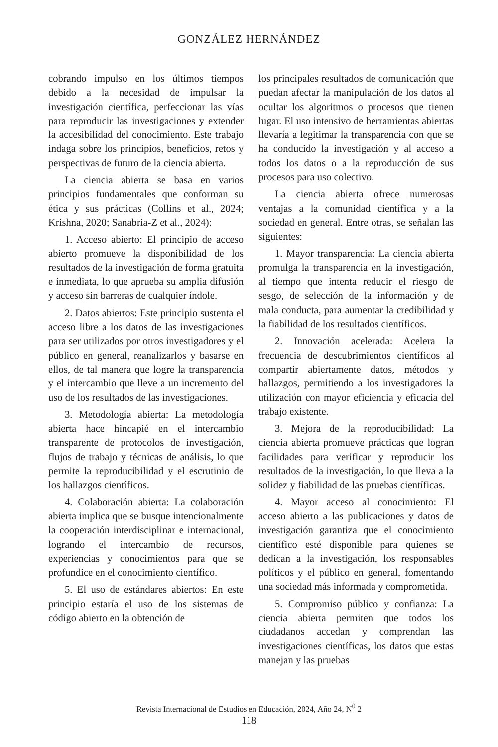GONZÁLEZ HERNÁNDEZ
cobrando impulso en los últimos tiempos debido a la necesidad de impulsar la investigación científica, perfeccionar las vías para reproducir las investigaciones y extender la accesibilidad del conocimiento. Este trabajo indaga sobre los principios, beneficios, retos y perspectivas de futuro de la ciencia abierta.
La ciencia abierta se basa en varios principios fundamentales que conforman su ética y sus prácticas (Collins et al., 2024; Krishna, 2020; Sanabria-Z et al., 2024):
1. Acceso abierto: El principio de acceso abierto promueve la disponibilidad de los resultados de la investigación de forma gratuita e inmediata, lo que aprueba su amplia difusión y acceso sin barreras de cualquier índole.
2. Datos abiertos: Este principio sustenta el acceso libre a los datos de las investigaciones para ser utilizados por otros investigadores y el público en general, reanalizarlos y basarse en ellos, de tal manera que logre la transparencia y el intercambio que lleve a un incremento del uso de los resultados de las investigaciones.
3. Metodología abierta: La metodología abierta hace hincapié en el intercambio transparente de protocolos de investigación, flujos de trabajo y técnicas de análisis, lo que permite la reproducibilidad y el escrutinio de los hallazgos científicos.
4. Colaboración abierta: La colaboración abierta implica que se busque intencionalmente la cooperación interdisciplinar e internacional, logrando el intercambio de recursos, experiencias y conocimientos para que se profundice en el conocimiento científico.
5. El uso de estándares abiertos: En este principio estaría el uso de los sistemas de código abierto en la obtención de
los principales resultados de comunicación que puedan afectar la manipulación de los datos al ocultar los algoritmos o procesos que tienen lugar. El uso intensivo de herramientas abiertas llevaría a legitimar la transparencia con que se ha conducido la investigación y al acceso a todos los datos o a la reproducción de sus procesos para uso colectivo.
La ciencia abierta ofrece numerosas ventajas a la comunidad científica y a la sociedad en general. Entre otras, se señalan las siguientes:
1. Mayor transparencia: La ciencia abierta promulga la transparencia en la investigación, al tiempo que intenta reducir el riesgo de sesgo, de selección de la información y de mala conducta, para aumentar la credibilidad y la fiabilidad de los resultados científicos.
2. Innovación acelerada: Acelera la frecuencia de descubrimientos científicos al compartir abiertamente datos, métodos y hallazgos, permitiendo a los investigadores la utilización con mayor eficiencia y eficacia del trabajo existente.
3. Mejora de la reproducibilidad: La ciencia abierta promueve prácticas que logran facilidades para verificar y reproducir los resultados de la investigación, lo que lleva a la solidez y fiabilidad de las pruebas científicas.
4. Mayor acceso al conocimiento: El acceso abierto a las publicaciones y datos de investigación garantiza que el conocimiento científico esté disponible para quienes se dedican a la investigación, los responsables políticos y el público en general, fomentando una sociedad más informada y comprometida.
5. Compromiso público y confianza: La ciencia abierta permiten que todos los ciudadanos accedan y comprendan las investigaciones científicas, los datos que estas manejan y las pruebas
Revista Internacional de Estudios en Educación, 2024, Año 24, N<sup>0</sup> 2
118